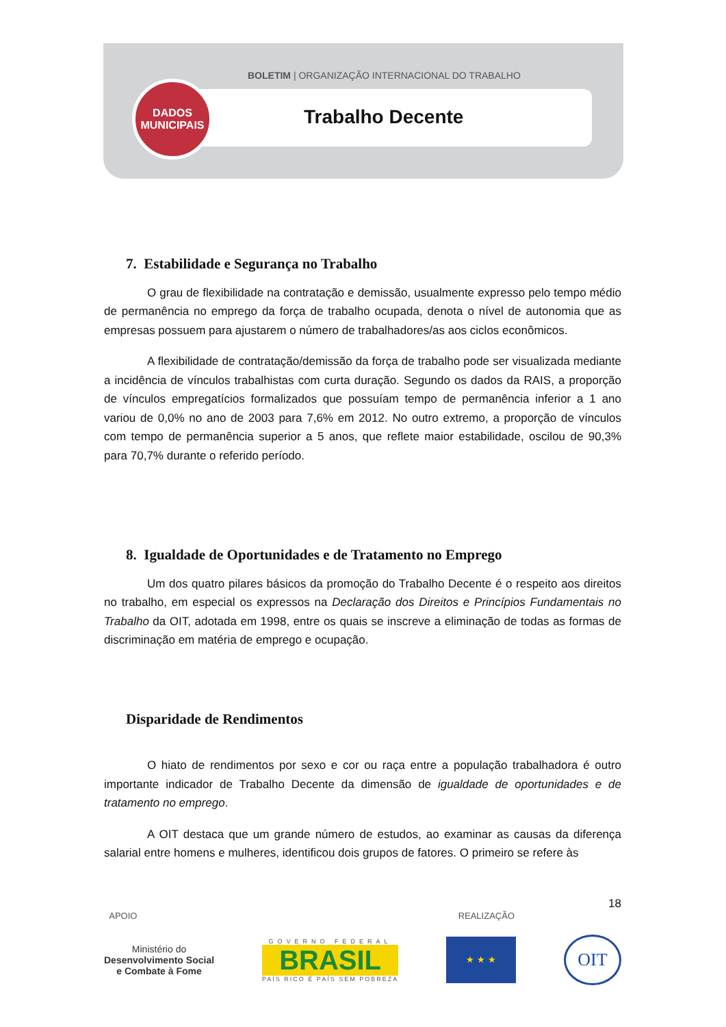DADOS
MUNICIPAIS
BOLETIM | ORGANIZAÇÃO INTERNACIONAL DO TRABALHO
Trabalho Decente
7. Estabilidade e Segurança no Trabalho
O grau de flexibilidade na contratação e demissão, usualmente expresso pelo tempo médio de permanência no emprego da força de trabalho ocupada, denota o nível de autonomia que as empresas possuem para ajustarem o número de trabalhadores/as aos ciclos econômicos.
A flexibilidade de contratação/demissão da força de trabalho pode ser visualizada mediante a incidência de vínculos trabalhistas com curta duração. Segundo os dados da RAIS, a proporção de vínculos empregatícios formalizados que possuíam tempo de permanência inferior a 1 ano variou de 0,0% no ano de 2003 para 7,6% em 2012. No outro extremo, a proporção de vínculos com tempo de permanência superior a 5 anos, que reflete maior estabilidade, oscilou de 90,3% para 70,7% durante o referido período.
8. Igualdade de Oportunidades e de Tratamento no Emprego
Um dos quatro pilares básicos da promoção do Trabalho Decente é o respeito aos direitos no trabalho, em especial os expressos na Declaração dos Direitos e Princípios Fundamentais no Trabalho da OIT, adotada em 1998, entre os quais se inscreve a eliminação de todas as formas de discriminação em matéria de emprego e ocupação.
Disparidade de Rendimentos
O hiato de rendimentos por sexo e cor ou raça entre a população trabalhadora é outro importante indicador de Trabalho Decente da dimensão de igualdade de oportunidades e de tratamento no emprego.
A OIT destaca que um grande número de estudos, ao examinar as causas da diferença salarial entre homens e mulheres, identificou dois grupos de fatores. O primeiro se refere às
18
APOIO REALIZAÇÃO
Ministério do
Desenvolvimento Social
e Combate à Fome
GOVERNO FEDERAL
BRASIL
PAÍS RICO É PAÍS SEM POBREZA
★ ★ ★
OIT